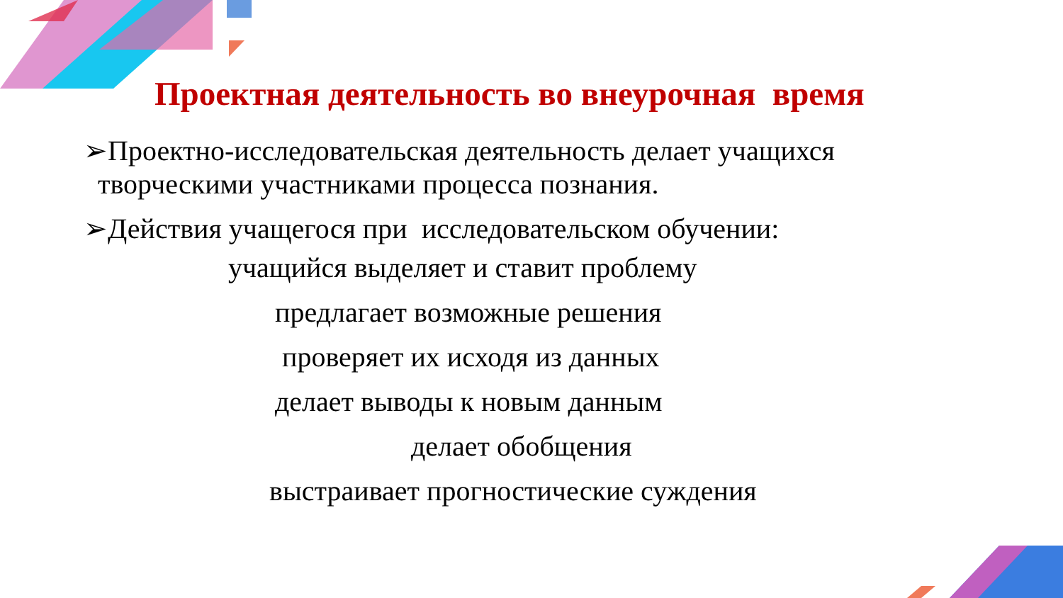Проектная деятельность во внеурочная время
➢Проектно-исследовательская деятельность делает учащихся
творческими участниками процесса познания.
➢Действия учащегося при исследовательском обучении:
учащийся выделяет и ставит проблему
предлагает возможные решения
проверяет их исходя из данных
делает выводы к новым данным
делает обобщения
выстраивает прогностические суждения